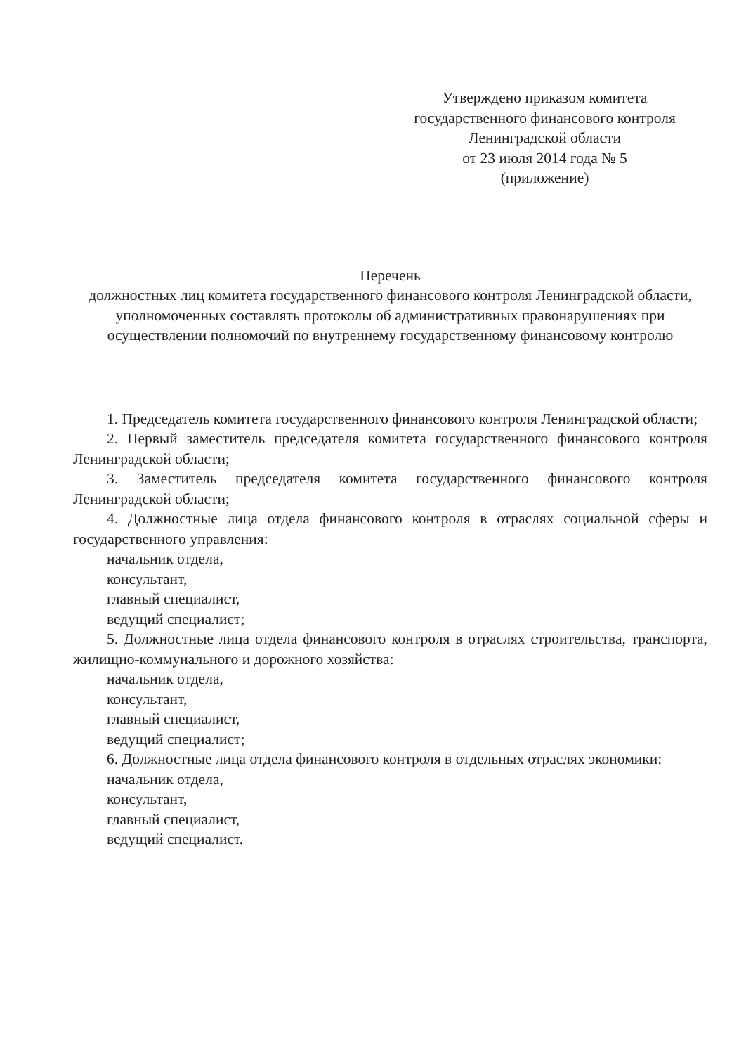Утверждено приказом комитета
государственного финансового контроля
Ленинградской области
от 23 июля 2014 года № 5
(приложение)
Перечень
должностных лиц комитета государственного финансового контроля Ленинградской области, уполномоченных составлять протоколы об административных правонарушениях при осуществлении полномочий по внутреннему государственному финансовому контролю
1. Председатель комитета государственного финансового контроля Ленинградской области;
2. Первый заместитель председателя комитета государственного финансового контроля Ленинградской области;
3. Заместитель председателя комитета государственного финансового контроля Ленинградской области;
4. Должностные лица отдела финансового контроля в отраслях социальной сферы и государственного управления:
начальник отдела,
консультант,
главный специалист,
ведущий специалист;
5. Должностные лица отдела финансового контроля в отраслях строительства, транспорта, жилищно-коммунального и дорожного хозяйства:
начальник отдела,
консультант,
главный специалист,
ведущий специалист;
6. Должностные лица отдела финансового контроля в отдельных отраслях экономики:
начальник отдела,
консультант,
главный специалист,
ведущий специалист.